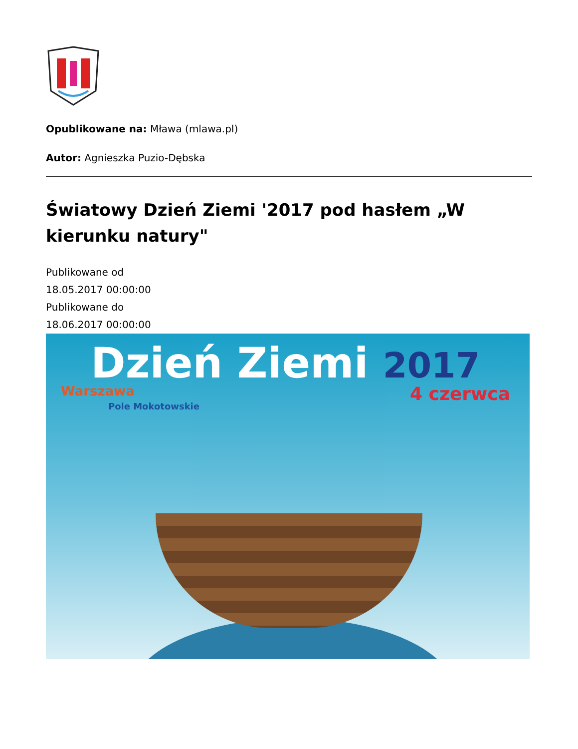Opublikowane na: Mława (mlawa.pl)
Autor: Agnieszka Puzio-Dębska
Światowy Dzień Ziemi '2017 pod hasłem „W kierunku natury"
Publikowane od
18.05.2017 00:00:00
Publikowane do
18.06.2017 00:00:00
Dzień Ziemi 2017
Warszawa
Pole Mokotowskie
4 czerwca